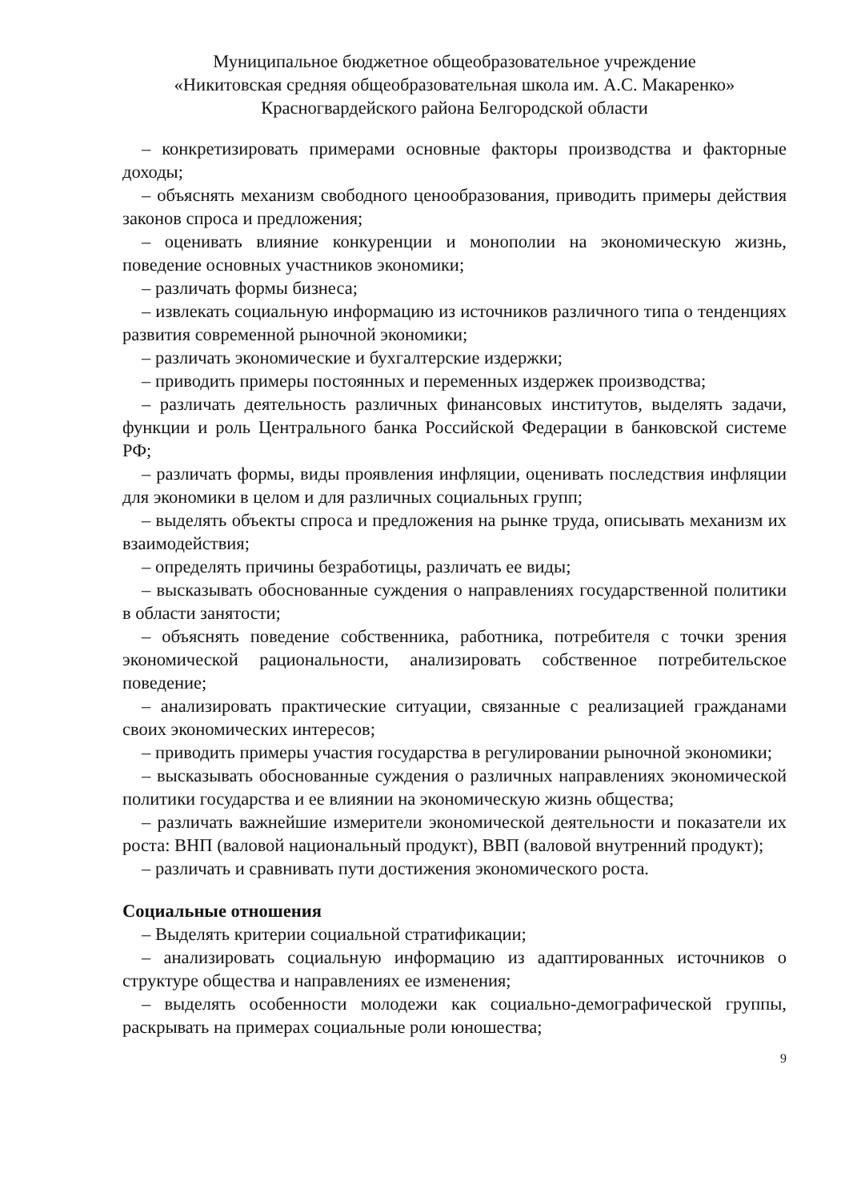Муниципальное бюджетное общеобразовательное учреждение
«Никитовская средняя общеобразовательная школа им. А.С. Макаренко»
Красногвардейского района Белгородской области
– конкретизировать примерами основные факторы производства и факторные доходы;
– объяснять механизм свободного ценообразования, приводить примеры действия законов спроса и предложения;
– оценивать влияние конкуренции и монополии на экономическую жизнь, поведение основных участников экономики;
– различать формы бизнеса;
– извлекать социальную информацию из источников различного типа о тенденциях развития современной рыночной экономики;
– различать экономические и бухгалтерские издержки;
– приводить примеры постоянных и переменных издержек производства;
– различать деятельность различных финансовых институтов, выделять задачи, функции и роль Центрального банка Российской Федерации в банковской системе РФ;
– различать формы, виды проявления инфляции, оценивать последствия инфляции для экономики в целом и для различных социальных групп;
– выделять объекты спроса и предложения на рынке труда, описывать механизм их взаимодействия;
– определять причины безработицы, различать ее виды;
– высказывать обоснованные суждения о направлениях государственной политики в области занятости;
– объяснять поведение собственника, работника, потребителя с точки зрения экономической рациональности, анализировать собственное потребительское поведение;
– анализировать практические ситуации, связанные с реализацией гражданами своих экономических интересов;
– приводить примеры участия государства в регулировании рыночной экономики;
– высказывать обоснованные суждения о различных направлениях экономической политики государства и ее влиянии на экономическую жизнь общества;
– различать важнейшие измерители экономической деятельности и показатели их роста: ВНП (валовой национальный продукт), ВВП (валовой внутренний продукт);
– различать и сравнивать пути достижения экономического роста.
Социальные отношения
– Выделять критерии социальной стратификации;
– анализировать социальную информацию из адаптированных источников о структуре общества и направлениях ее изменения;
– выделять особенности молодежи как социально-демографической группы, раскрывать на примерах социальные роли юношества;
9